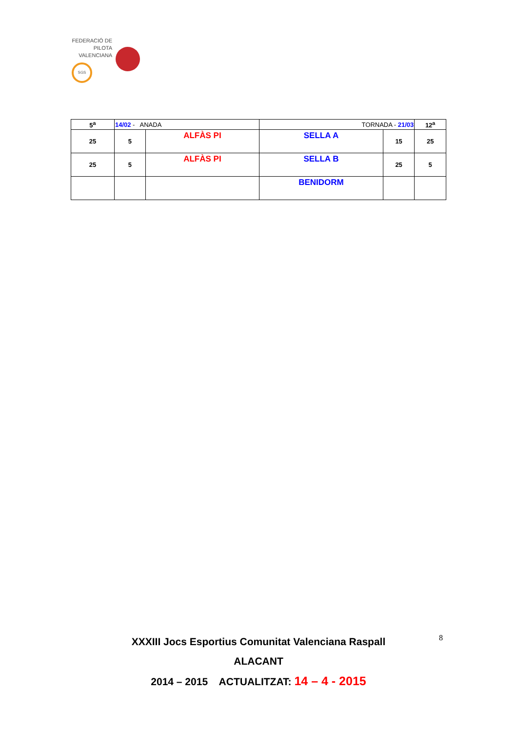FEDERACIÓ DE PILOTA VALENCIANA
SGS
| 5<sup>a</sup> | 14/02 - ANADA | | TORNADA - 21/03 | | 12<sup>a</sup> |
| 25 | 5 | ALFÀS PI | SELLA A | 15 | 25 |
| 25 | 5 | ALFÀS PI | SELLA B | 25 | 5 |
| | | | BENIDORM | | |
8
XXXIII Jocs Esportius Comunitat Valenciana Raspall
ALACANT
2014 – 2015 ACTUALITZAT: 14 – 4 - 2015